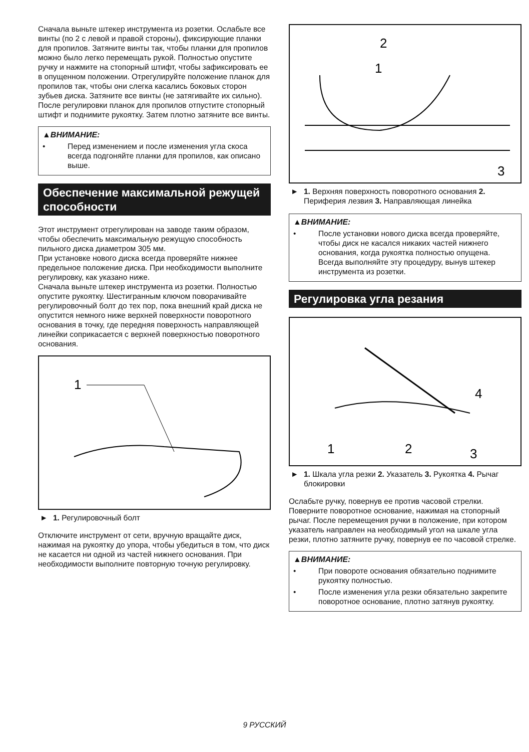Сначала выньте штекер инструмента из розетки. Ослабьте все винты (по 2 с левой и правой стороны), фиксирующие планки для пропилов. Затяните винты так, чтобы планки для пропилов можно было легко перемещать рукой. Полностью опустите ручку и нажмите на стопорный штифт, чтобы зафиксировать ее в опущенном положении. Отрегулируйте положение планок для пропилов так, чтобы они слегка касались боковых сторон зубьев диска. Затяните все винты (не затягивайте их сильно).
После регулировки планок для пропилов отпустите стопорный штифт и поднимите рукоятку. Затем плотно затяните все винты.
▲ВНИМАНИЕ:
• Перед изменением и после изменения угла скоса всегда подгоняйте планки для пропилов, как описано выше.
Обеспечение максимальной режущей способности
Этот инструмент отрегулирован на заводе таким образом, чтобы обеспечить максимальную режущую способность пильного диска диаметром 305 мм.
При установке нового диска всегда проверяйте нижнее предельное положение диска. При необходимости выполните регулировку, как указано ниже.
Сначала выньте штекер инструмента из розетки. Полностью опустите рукоятку. Шестигранным ключом поворачивайте регулировочный болт до тех пор, пока внешний край диска не опустится немного ниже верхней поверхности поворотного основания в точку, где передняя поверхность направляющей линейки соприкасается с верхней поверхностью поворотного основания.
1
► 1. Регулировочный болт
Отключите инструмент от сети, вручную вращайте диск, нажимая на рукоятку до упора, чтобы убедиться в том, что диск не касается ни одной из частей нижнего основания. При необходимости выполните повторную точную регулировку.
2
1
3
► 1. Верхняя поверхность поворотного основания 2. Периферия лезвия 3. Направляющая линейка
▲ВНИМАНИЕ:
• После установки нового диска всегда проверяйте, чтобы диск не касался никаких частей нижнего основания, когда рукоятка полностью опущена. Всегда выполняйте эту процедуру, вынув штекер инструмента из розетки.
Регулировка угла резания
4
1
2
3
► 1. Шкала угла резки 2. Указатель 3. Рукоятка 4. Рычаг блокировки
Ослабьте ручку, повернув ее против часовой стрелки. Поверните поворотное основание, нажимая на стопорный рычаг. После перемещения ручки в положение, при котором указатель направлен на необходимый угол на шкале угла резки, плотно затяните ручку, повернув ее по часовой стрелке.
▲ВНИМАНИЕ:
• При повороте основания обязательно поднимите рукоятку полностью.
• После изменения угла резки обязательно закрепите поворотное основание, плотно затянув рукоятку.
9 РУССКИЙ